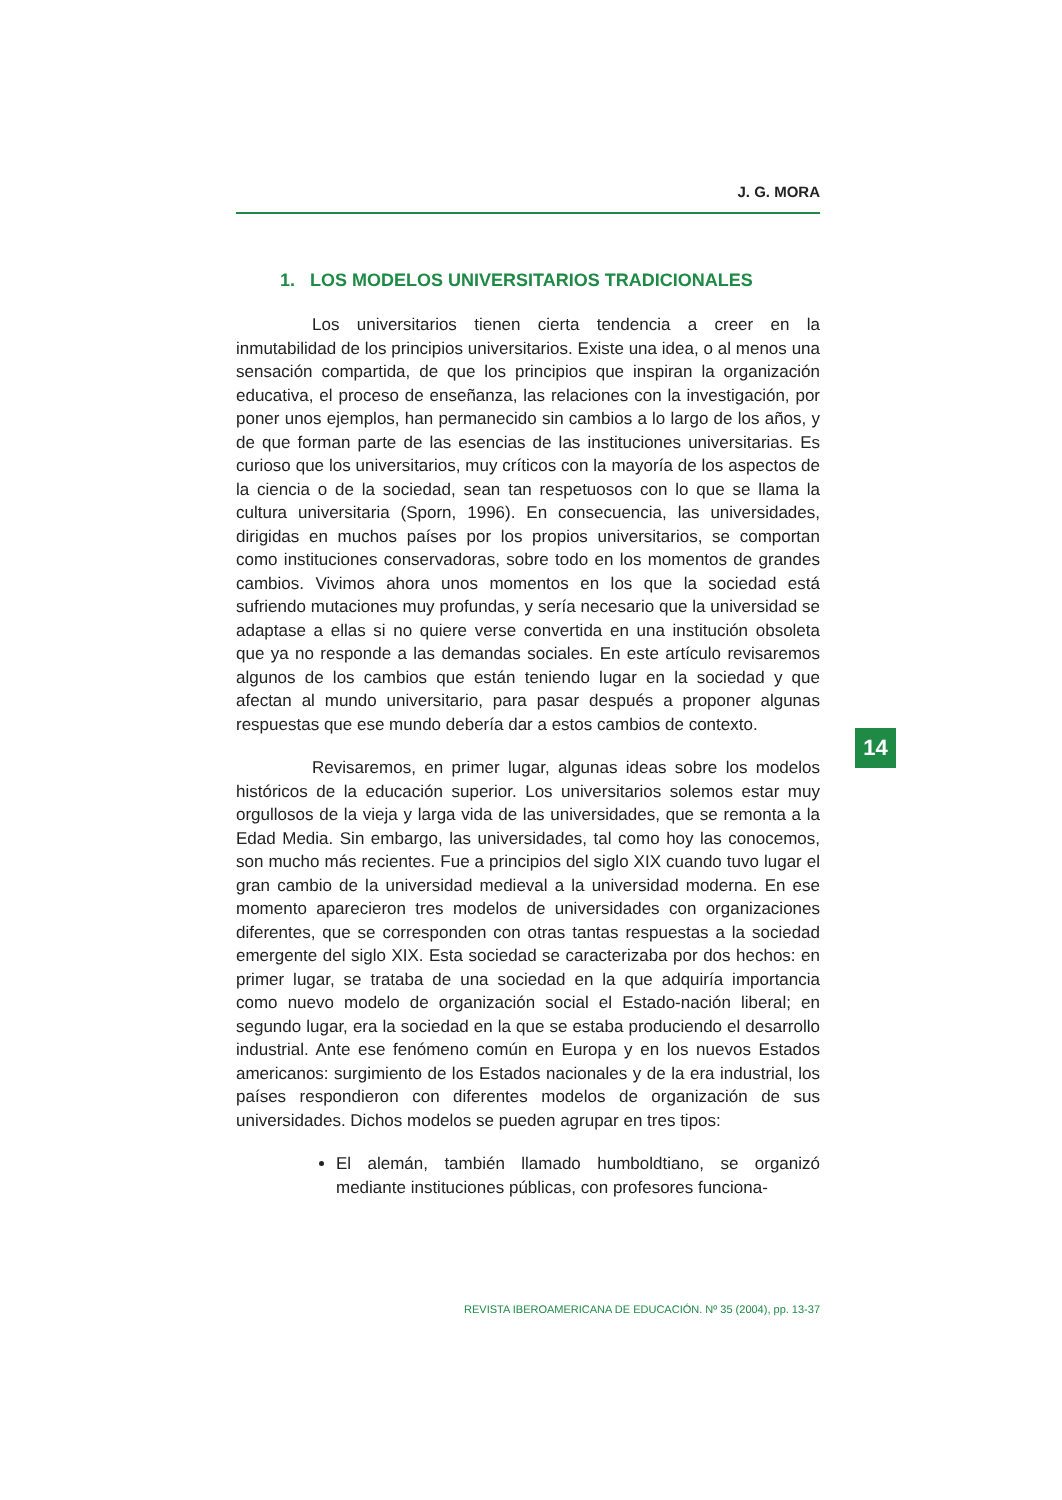J. G. MORA
1. LOS MODELOS UNIVERSITARIOS TRADICIONALES
Los universitarios tienen cierta tendencia a creer en la inmutabilidad de los principios universitarios. Existe una idea, o al menos una sensación compartida, de que los principios que inspiran la organización educativa, el proceso de enseñanza, las relaciones con la investigación, por poner unos ejemplos, han permanecido sin cambios a lo largo de los años, y de que forman parte de las esencias de las instituciones universitarias. Es curioso que los universitarios, muy críticos con la mayoría de los aspectos de la ciencia o de la sociedad, sean tan respetuosos con lo que se llama la cultura universitaria (Sporn, 1996). En consecuencia, las universidades, dirigidas en muchos países por los propios universitarios, se comportan como instituciones conservadoras, sobre todo en los momentos de grandes cambios. Vivimos ahora unos momentos en los que la sociedad está sufriendo mutaciones muy profundas, y sería necesario que la universidad se adaptase a ellas si no quiere verse convertida en una institución obsoleta que ya no responde a las demandas sociales. En este artículo revisaremos algunos de los cambios que están teniendo lugar en la sociedad y que afectan al mundo universitario, para pasar después a proponer algunas respuestas que ese mundo debería dar a estos cambios de contexto.
Revisaremos, en primer lugar, algunas ideas sobre los modelos históricos de la educación superior. Los universitarios solemos estar muy orgullosos de la vieja y larga vida de las universidades, que se remonta a la Edad Media. Sin embargo, las universidades, tal como hoy las conocemos, son mucho más recientes. Fue a principios del siglo XIX cuando tuvo lugar el gran cambio de la universidad medieval a la universidad moderna. En ese momento aparecieron tres modelos de universidades con organizaciones diferentes, que se corresponden con otras tantas respuestas a la sociedad emergente del siglo XIX. Esta sociedad se caracterizaba por dos hechos: en primer lugar, se trataba de una sociedad en la que adquiría importancia como nuevo modelo de organización social el Estado-nación liberal; en segundo lugar, era la sociedad en la que se estaba produciendo el desarrollo industrial. Ante ese fenómeno común en Europa y en los nuevos Estados americanos: surgimiento de los Estados nacionales y de la era industrial, los países respondieron con diferentes modelos de organización de sus universidades. Dichos modelos se pueden agrupar en tres tipos:
El alemán, también llamado humboldtiano, se organizó mediante instituciones públicas, con profesores funciona-
14
REVISTA IBEROAMERICANA DE EDUCACIÓN. Nº 35 (2004), pp. 13-37